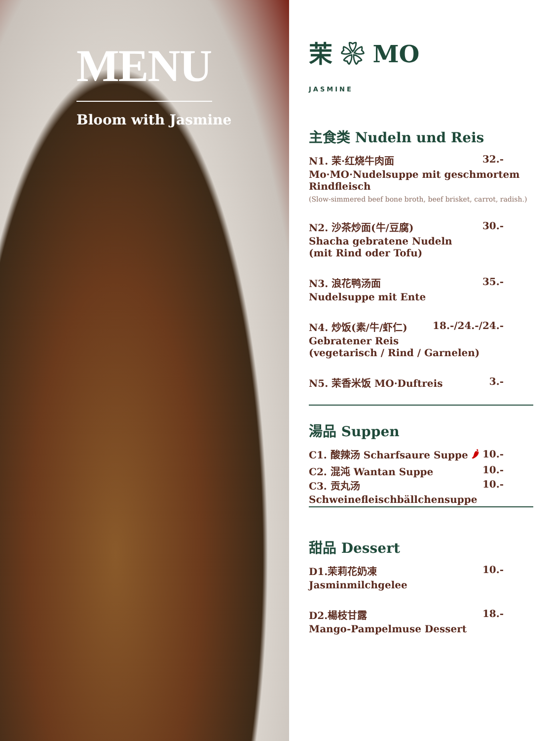MENU
Bloom with Jasmine
茉 ❀ MO
JASMINE
主食类 Nudeln und Reis
N1. 茉·红烧牛肉面 32.-
Mo·MO·Nudelsuppe mit geschmortem Rindfleisch
(Slow-simmered beef bone broth, beef brisket, carrot, radish.)
N2. 沙茶炒面(牛/豆腐) 30.-
Shacha gebratene Nudeln
(mit Rind oder Tofu)
N3. 浪花鸭汤面 35.-
Nudelsuppe mit Ente
N4. 炒饭(素/牛/虾仁) 18.-/24.-/24.-
Gebratener Reis
(vegetarisch / Rind / Garnelen)
N5. 茉香米饭 MO·Duftreis 3.-
湯品 Suppen
C1. 酸辣汤 Scharfsaure Suppe 🌶 10.-
C2. 混沌 Wantan Suppe 10.-
C3. 贡丸汤 10.-
Schweinefleischbällchensuppe
甜品 Dessert
D1.茉莉花奶凍 10.-
Jasminmilchgelee
D2.楊枝甘露 18.-
Mango-Pampelmuse Dessert